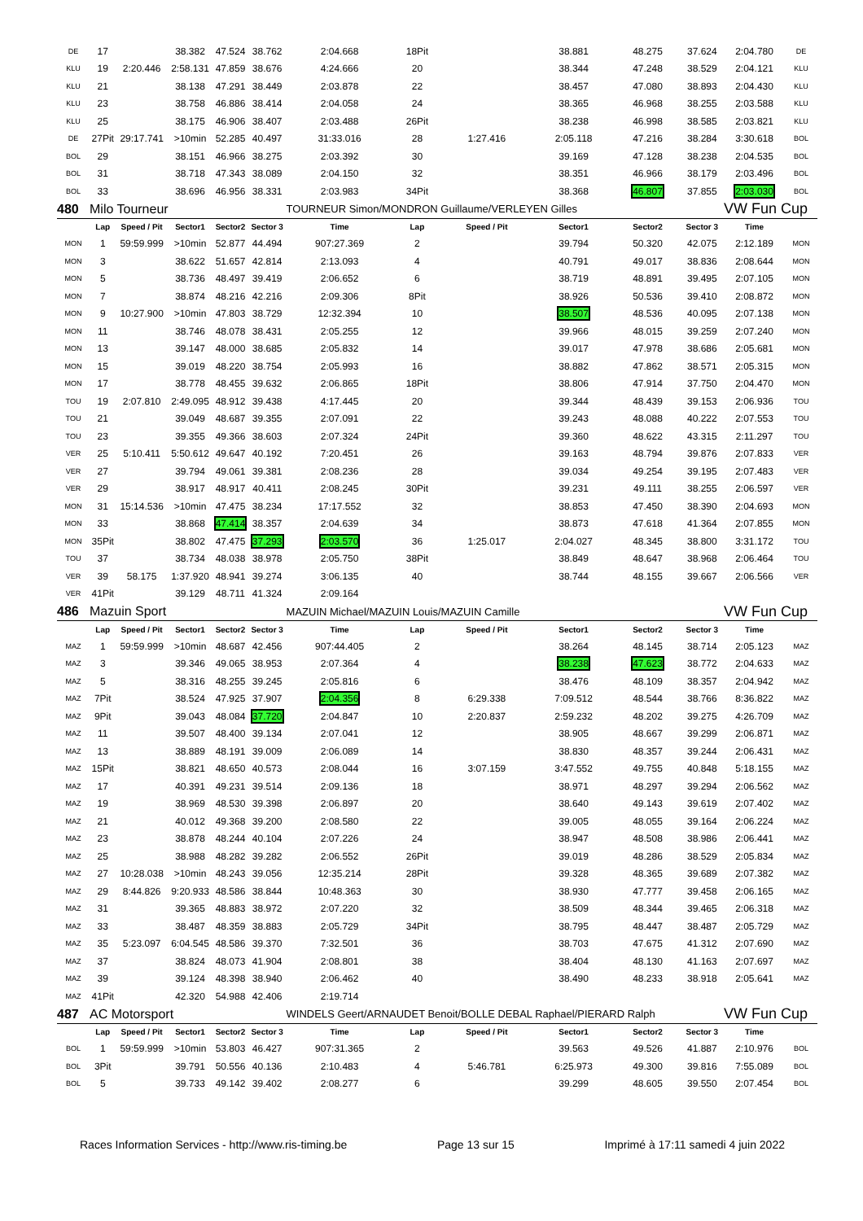| DE | 17 | | 38.382 | 47.524 | 38.762 | 2:04.668 | 18Pit | | 38.881 | 48.275 | 37.624 | 2:04.780 | DE |
| KLU | 19 | 2:20.446 | 2:58.131 | 47.859 | 38.676 | 4:24.666 | 20 | | 38.344 | 47.248 | 38.529 | 2:04.121 | KLU |
| KLU | 21 | | 38.138 | 47.291 | 38.449 | 2:03.878 | 22 | | 38.457 | 47.080 | 38.893 | 2:04.430 | KLU |
| KLU | 23 | | 38.758 | 46.886 | 38.414 | 2:04.058 | 24 | | 38.365 | 46.968 | 38.255 | 2:03.588 | KLU |
| KLU | 25 | | 38.175 | 46.906 | 38.407 | 2:03.488 | 26Pit | | 38.238 | 46.998 | 38.585 | 2:03.821 | KLU |
| DE | 27Pit | 29:17.741 | >10min | 52.285 | 40.497 | 31:33.016 | 28 | 1:27.416 | 2:05.118 | 47.216 | 38.284 | 3:30.618 | BOL |
| BOL | 29 | | 38.151 | 46.966 | 38.275 | 2:03.392 | 30 | | 39.169 | 47.128 | 38.238 | 2:04.535 | BOL |
| BOL | 31 | | 38.718 | 47.343 | 38.089 | 2:04.150 | 32 | | 38.351 | 46.966 | 38.179 | 2:03.496 | BOL |
| BOL | 33 | | 38.696 | 46.956 | 38.331 | 2:03.983 | 34Pit | | 38.368 | 46.807 | 37.855 | 2:03.030 | BOL |
| 480 | Milo Tourneur | | | | | TOURNEUR Simon/MONDRON Guillaume/VERLEYEN Gilles | | | | | | VW Fun Cup | |
| | Lap | Speed / Pit | Sector1 | Sector2 | Sector 3 | Time | Lap | Speed / Pit | Sector1 | Sector2 | Sector 3 | Time | |
| MON | 1 | 59:59.999 | >10min | 52.877 | 44.494 | 907:27.369 | 2 | | 39.794 | 50.320 | 42.075 | 2:12.189 | MON |
| MON | 3 | | 38.622 | 51.657 | 42.814 | 2:13.093 | 4 | | 40.791 | 49.017 | 38.836 | 2:08.644 | MON |
| MON | 5 | | 38.736 | 48.497 | 39.419 | 2:06.652 | 6 | | 38.719 | 48.891 | 39.495 | 2:07.105 | MON |
| MON | 7 | | 38.874 | 48.216 | 42.216 | 2:09.306 | 8Pit | | 38.926 | 50.536 | 39.410 | 2:08.872 | MON |
| MON | 9 | 10:27.900 | >10min | 47.803 | 38.729 | 12:32.394 | 10 | | 38.507 | 48.536 | 40.095 | 2:07.138 | MON |
| MON | 11 | | 38.746 | 48.078 | 38.431 | 2:05.255 | 12 | | 39.966 | 48.015 | 39.259 | 2:07.240 | MON |
| MON | 13 | | 39.147 | 48.000 | 38.685 | 2:05.832 | 14 | | 39.017 | 47.978 | 38.686 | 2:05.681 | MON |
| MON | 15 | | 39.019 | 48.220 | 38.754 | 2:05.993 | 16 | | 38.882 | 47.862 | 38.571 | 2:05.315 | MON |
| MON | 17 | | 38.778 | 48.455 | 39.632 | 2:06.865 | 18Pit | | 38.806 | 47.914 | 37.750 | 2:04.470 | MON |
| TOU | 19 | 2:07.810 | 2:49.095 | 48.912 | 39.438 | 4:17.445 | 20 | | 39.344 | 48.439 | 39.153 | 2:06.936 | TOU |
| TOU | 21 | | 39.049 | 48.687 | 39.355 | 2:07.091 | 22 | | 39.243 | 48.088 | 40.222 | 2:07.553 | TOU |
| TOU | 23 | | 39.355 | 49.366 | 38.603 | 2:07.324 | 24Pit | | 39.360 | 48.622 | 43.315 | 2:11.297 | TOU |
| VER | 25 | 5:10.411 | 5:50.612 | 49.647 | 40.192 | 7:20.451 | 26 | | 39.163 | 48.794 | 39.876 | 2:07.833 | VER |
| VER | 27 | | 39.794 | 49.061 | 39.381 | 2:08.236 | 28 | | 39.034 | 49.254 | 39.195 | 2:07.483 | VER |
| VER | 29 | | 38.917 | 48.917 | 40.411 | 2:08.245 | 30Pit | | 39.231 | 49.111 | 38.255 | 2:06.597 | VER |
| MON | 31 | 15:14.536 | >10min | 47.475 | 38.234 | 17:17.552 | 32 | | 38.853 | 47.450 | 38.390 | 2:04.693 | MON |
| MON | 33 | | 38.868 | 47.414 | 38.357 | 2:04.639 | 34 | | 38.873 | 47.618 | 41.364 | 2:07.855 | MON |
| MON | 35Pit | | 38.802 | 47.475 | 37.293 | 2:03.570 | 36 | 1:25.017 | 2:04.027 | 48.345 | 38.800 | 3:31.172 | TOU |
| TOU | 37 | | 38.734 | 48.038 | 38.978 | 2:05.750 | 38Pit | | 38.849 | 48.647 | 38.968 | 2:06.464 | TOU |
| VER | 39 | 58.175 | 1:37.920 | 48.941 | 39.274 | 3:06.135 | 40 | | 38.744 | 48.155 | 39.667 | 2:06.566 | VER |
| VER | 41Pit | | 39.129 | 48.711 | 41.324 | 2:09.164 | | | | | | | |
| 486 | Mazuin Sport | | | | | MAZUIN Michael/MAZUIN Louis/MAZUIN Camille | | | | | | VW Fun Cup | |
| | Lap | Speed / Pit | Sector1 | Sector2 | Sector 3 | Time | Lap | Speed / Pit | Sector1 | Sector2 | Sector 3 | Time | |
| MAZ | 1 | 59:59.999 | >10min | 48.687 | 42.456 | 907:44.405 | 2 | | 38.264 | 48.145 | 38.714 | 2:05.123 | MAZ |
| MAZ | 3 | | 39.346 | 49.065 | 38.953 | 2:07.364 | 4 | | 38.238 | 47.623 | 38.772 | 2:04.633 | MAZ |
| MAZ | 5 | | 38.316 | 48.255 | 39.245 | 2:05.816 | 6 | | 38.476 | 48.109 | 38.357 | 2:04.942 | MAZ |
| MAZ | 7Pit | | 38.524 | 47.925 | 37.907 | 2:04.356 | 8 | 6:29.338 | 7:09.512 | 48.544 | 38.766 | 8:36.822 | MAZ |
| MAZ | 9Pit | | 39.043 | 48.084 | 37.720 | 2:04.847 | 10 | 2:20.837 | 2:59.232 | 48.202 | 39.275 | 4:26.709 | MAZ |
| MAZ | 11 | | 39.507 | 48.400 | 39.134 | 2:07.041 | 12 | | 38.905 | 48.667 | 39.299 | 2:06.871 | MAZ |
| MAZ | 13 | | 38.889 | 48.191 | 39.009 | 2:06.089 | 14 | | 38.830 | 48.357 | 39.244 | 2:06.431 | MAZ |
| MAZ | 15Pit | | 38.821 | 48.650 | 40.573 | 2:08.044 | 16 | 3:07.159 | 3:47.552 | 49.755 | 40.848 | 5:18.155 | MAZ |
| MAZ | 17 | | 40.391 | 49.231 | 39.514 | 2:09.136 | 18 | | 38.971 | 48.297 | 39.294 | 2:06.562 | MAZ |
| MAZ | 19 | | 38.969 | 48.530 | 39.398 | 2:06.897 | 20 | | 38.640 | 49.143 | 39.619 | 2:07.402 | MAZ |
| MAZ | 21 | | 40.012 | 49.368 | 39.200 | 2:08.580 | 22 | | 39.005 | 48.055 | 39.164 | 2:06.224 | MAZ |
| MAZ | 23 | | 38.878 | 48.244 | 40.104 | 2:07.226 | 24 | | 38.947 | 48.508 | 38.986 | 2:06.441 | MAZ |
| MAZ | 25 | | 38.988 | 48.282 | 39.282 | 2:06.552 | 26Pit | | 39.019 | 48.286 | 38.529 | 2:05.834 | MAZ |
| MAZ | 27 | 10:28.038 | >10min | 48.243 | 39.056 | 12:35.214 | 28Pit | | 39.328 | 48.365 | 39.689 | 2:07.382 | MAZ |
| MAZ | 29 | 8:44.826 | 9:20.933 | 48.586 | 38.844 | 10:48.363 | 30 | | 38.930 | 47.777 | 39.458 | 2:06.165 | MAZ |
| MAZ | 31 | | 39.365 | 48.883 | 38.972 | 2:07.220 | 32 | | 38.509 | 48.344 | 39.465 | 2:06.318 | MAZ |
| MAZ | 33 | | 38.487 | 48.359 | 38.883 | 2:05.729 | 34Pit | | 38.795 | 48.447 | 38.487 | 2:05.729 | MAZ |
| MAZ | 35 | 5:23.097 | 6:04.545 | 48.586 | 39.370 | 7:32.501 | 36 | | 38.703 | 47.675 | 41.312 | 2:07.690 | MAZ |
| MAZ | 37 | | 38.824 | 48.073 | 41.904 | 2:08.801 | 38 | | 38.404 | 48.130 | 41.163 | 2:07.697 | MAZ |
| MAZ | 39 | | 39.124 | 48.398 | 38.940 | 2:06.462 | 40 | | 38.490 | 48.233 | 38.918 | 2:05.641 | MAZ |
| MAZ | 41Pit | | 42.320 | 54.988 | 42.406 | 2:19.714 | | | | | | | |
| 487 | AC Motorsport | | | | | WINDELS Geert/ARNAUDET Benoit/BOLLE DEBAL Raphael/PIERARD Ralph | | | | | | VW Fun Cup | |
| | Lap | Speed / Pit | Sector1 | Sector2 | Sector 3 | Time | Lap | Speed / Pit | Sector1 | Sector2 | Sector 3 | Time | |
| BOL | 1 | 59:59.999 | >10min | 53.803 | 46.427 | 907:31.365 | 2 | | 39.563 | 49.526 | 41.887 | 2:10.976 | BOL |
| BOL | 3Pit | | 39.791 | 50.556 | 40.136 | 2:10.483 | 4 | 5:46.781 | 6:25.973 | 49.300 | 39.816 | 7:55.089 | BOL |
| BOL | 5 | | 39.733 | 49.142 | 39.402 | 2:08.277 | 6 | | 39.299 | 48.605 | 39.550 | 2:07.454 | BOL |
Races Information Services - http://www.ris-timing.be Page 13 sur 15 Imprimé à 17:11 samedi 4 juin 2022